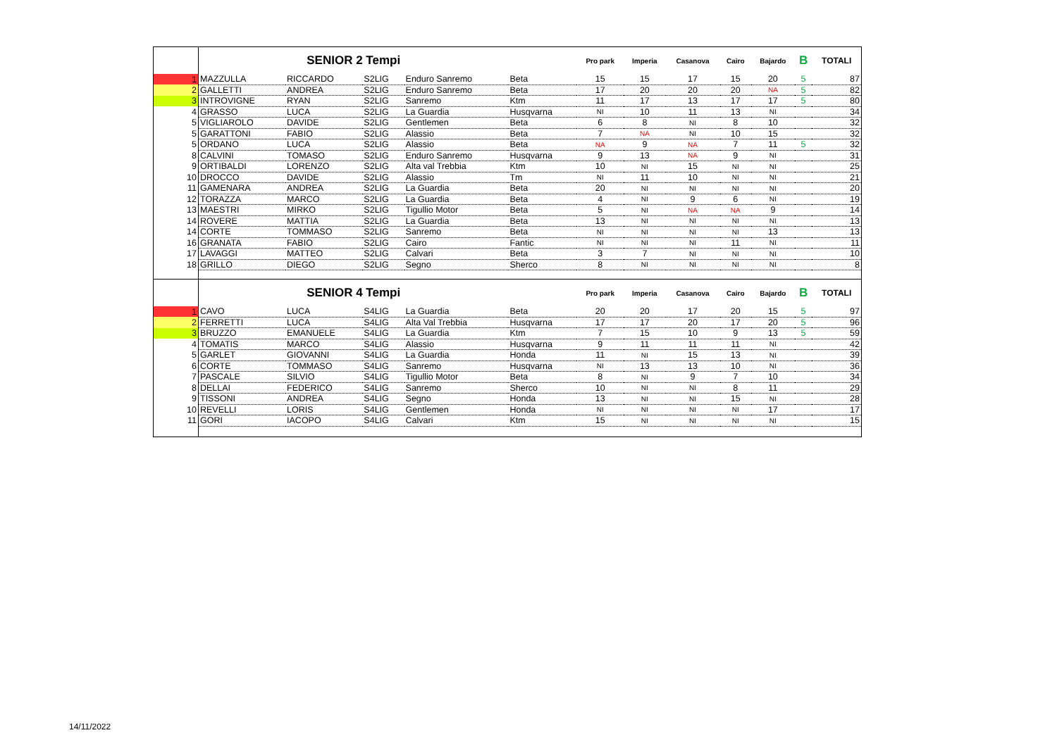| | SENIOR 2 Tempi | | | | | Pro park | Imperia | Casanova | Cairo | Bajardo | B | TOTALI |
| 1 | MAZZULLA | RICCARDO | S2LIG | Enduro Sanremo | Beta | 15 | 15 | 17 | 15 | 20 | 5 | 87 |
| 2 | GALLETTI | ANDREA | S2LIG | Enduro Sanremo | Beta | 17 | 20 | 20 | 20 | NA | 5 | 82 |
| 3 | INTROVIGNE | RYAN | S2LIG | Sanremo | Ktm | 11 | 17 | 13 | 17 | 17 | 5 | 80 |
| 4 | GRASSO | LUCA | S2LIG | La Guardia | Husqvarna | NI | 10 | 11 | 13 | NI | | 34 |
| 5 | VIGLIAROLO | DAVIDE | S2LIG | Gentlemen | Beta | 6 | 8 | NI | 8 | 10 | | 32 |
| 5 | GARATTONI | FABIO | S2LIG | Alassio | Beta | 7 | NA | NI | 10 | 15 | | 32 |
| 5 | ORDANO | LUCA | S2LIG | Alassio | Beta | NA | 9 | NA | 7 | 11 | 5 | 32 |
| 8 | CALVINI | TOMASO | S2LIG | Enduro Sanremo | Husqvarna | 9 | 13 | NA | 9 | NI | | 31 |
| 9 | ORTIBALDI | LORENZO | S2LIG | Alta val Trebbia | Ktm | 10 | NI | 15 | NI | NI | | 25 |
| 10 | DROCCO | DAVIDE | S2LIG | Alassio | Tm | NI | 11 | 10 | NI | NI | | 21 |
| 11 | GAMENARA | ANDREA | S2LIG | La Guardia | Beta | 20 | NI | NI | NI | NI | | 20 |
| 12 | TORAZZA | MARCO | S2LIG | La Guardia | Beta | 4 | NI | 9 | 6 | NI | | 19 |
| 13 | MAESTRI | MIRKO | S2LIG | Tigullio Motor | Beta | 5 | NI | NA | NA | 9 | | 14 |
| 14 | ROVERE | MATTIA | S2LIG | La Guardia | Beta | 13 | NI | NI | NI | NI | | 13 |
| 14 | CORTE | TOMMASO | S2LIG | Sanremo | Beta | NI | NI | NI | NI | 13 | | 13 |
| 16 | GRANATA | FABIO | S2LIG | Cairo | Fantic | NI | NI | NI | 11 | NI | | 11 |
| 17 | LAVAGGI | MATTEO | S2LIG | Calvari | Beta | 3 | 7 | NI | NI | NI | | 10 |
| 18 | GRILLO | DIEGO | S2LIG | Segno | Sherco | 8 | NI | NI | NI | NI | | 8 |
| | SENIOR 4 Tempi | | | | | Pro park | Imperia | Casanova | Cairo | Bajardo | B | TOTALI |
| 1 | CAVO | LUCA | S4LIG | La Guardia | Beta | 20 | 20 | 17 | 20 | 15 | 5 | 97 |
| 2 | FERRETTI | LUCA | S4LIG | Alta Val Trebbia | Husqvarna | 17 | 17 | 20 | 17 | 20 | 5 | 96 |
| 3 | BRUZZO | EMANUELE | S4LIG | La Guardia | Ktm | 7 | 15 | 10 | 9 | 13 | 5 | 59 |
| 4 | TOMATIS | MARCO | S4LIG | Alassio | Husqvarna | 9 | 11 | 11 | 11 | NI | | 42 |
| 5 | GARLET | GIOVANNI | S4LIG | La Guardia | Honda | 11 | NI | 15 | 13 | NI | | 39 |
| 6 | CORTE | TOMMASO | S4LIG | Sanremo | Husqvarna | NI | 13 | 13 | 10 | NI | | 36 |
| 7 | PASCALE | SILVIO | S4LIG | Tigullio Motor | Beta | 8 | NI | 9 | 7 | 10 | | 34 |
| 8 | DELLAI | FEDERICO | S4LIG | Sanremo | Sherco | 10 | NI | NI | 8 | 11 | | 29 |
| 9 | TISSONI | ANDREA | S4LIG | Segno | Honda | 13 | NI | NI | 15 | NI | | 28 |
| 10 | REVELLI | LORIS | S4LIG | Gentlemen | Honda | NI | NI | NI | NI | 17 | | 17 |
| 11 | GORI | IACOPO | S4LIG | Calvari | Ktm | 15 | NI | NI | NI | NI | | 15 |
14/11/2022